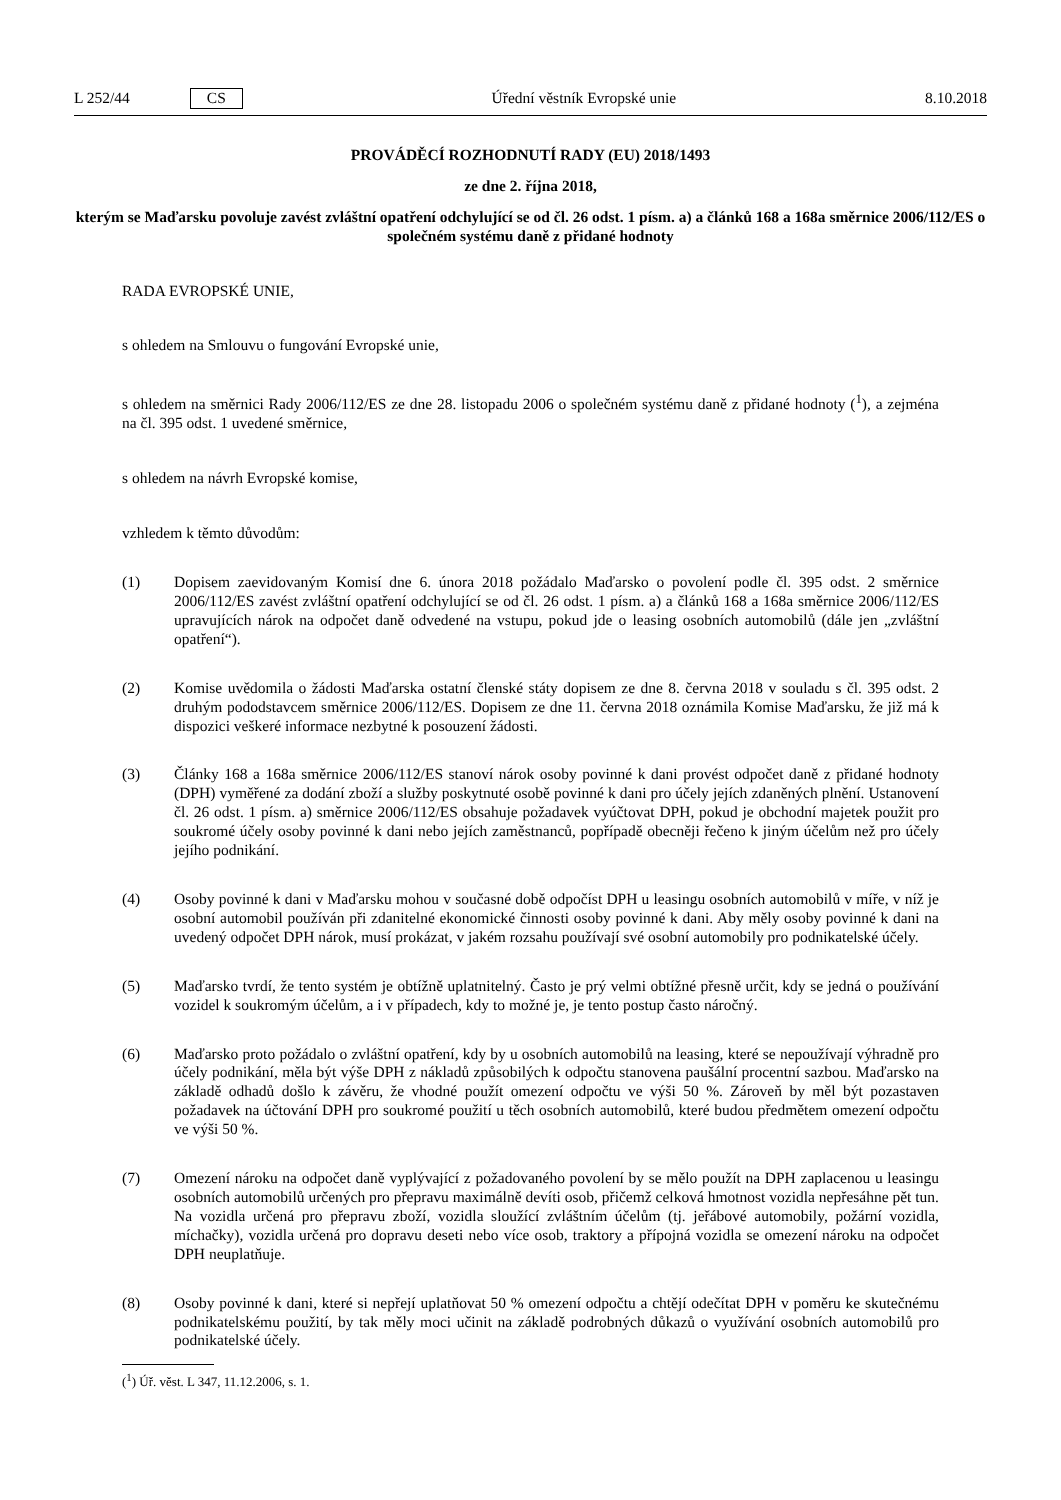L 252/44 CS Úřední věstník Evropské unie 8.10.2018
PROVÁDĚCÍ ROZHODNUTÍ RADY (EU) 2018/1493
ze dne 2. října 2018,
kterým se Maďarsku povoluje zavést zvláštní opatření odchylující se od čl. 26 odst. 1 písm. a) a článků 168 a 168a směrnice 2006/112/ES o společném systému daně z přidané hodnoty
RADA EVROPSKÉ UNIE,
s ohledem na Smlouvu o fungování Evropské unie,
s ohledem na směrnici Rady 2006/112/ES ze dne 28. listopadu 2006 o společném systému daně z přidané hodnoty (<sup>1</sup>), a zejména na čl. 395 odst. 1 uvedené směrnice,
s ohledem na návrh Evropské komise,
vzhledem k těmto důvodům:
(1) Dopisem zaevidovaným Komisí dne 6. února 2018 požádalo Maďarsko o povolení podle čl. 395 odst. 2 směrnice 2006/112/ES zavést zvláštní opatření odchylující se od čl. 26 odst. 1 písm. a) a článků 168 a 168a směrnice 2006/112/ES upravujících nárok na odpočet daně odvedené na vstupu, pokud jde o leasing osobních automobilů (dále jen „zvláštní opatření“).
(2) Komise uvědomila o žádosti Maďarska ostatní členské státy dopisem ze dne 8. června 2018 v souladu s čl. 395 odst. 2 druhým pododstavcem směrnice 2006/112/ES. Dopisem ze dne 11. června 2018 oznámila Komise Maďarsku, že již má k dispozici veškeré informace nezbytné k posouzení žádosti.
(3) Články 168 a 168a směrnice 2006/112/ES stanoví nárok osoby povinné k dani provést odpočet daně z přidané hodnoty (DPH) vyměřené za dodání zboží a služby poskytnuté osobě povinné k dani pro účely jejích zdaněných plnění. Ustanovení čl. 26 odst. 1 písm. a) směrnice 2006/112/ES obsahuje požadavek vyúčtovat DPH, pokud je obchodní majetek použit pro soukromé účely osoby povinné k dani nebo jejích zaměstnanců, popřípadě obecněji řečeno k jiným účelům než pro účely jejího podnikání.
(4) Osoby povinné k dani v Maďarsku mohou v současné době odpočíst DPH u leasingu osobních automobilů v míře, v níž je osobní automobil používán při zdanitelné ekonomické činnosti osoby povinné k dani. Aby měly osoby povinné k dani na uvedený odpočet DPH nárok, musí prokázat, v jakém rozsahu používají své osobní automobily pro podnikatelské účely.
(5) Maďarsko tvrdí, že tento systém je obtížně uplatnitelný. Často je prý velmi obtížné přesně určit, kdy se jedná o používání vozidel k soukromým účelům, a i v případech, kdy to možné je, je tento postup často náročný.
(6) Maďarsko proto požádalo o zvláštní opatření, kdy by u osobních automobilů na leasing, které se nepoužívají výhradně pro účely podnikání, měla být výše DPH z nákladů způsobilých k odpočtu stanovena paušální procentní sazbou. Maďarsko na základě odhadů došlo k závěru, že vhodné použít omezení odpočtu ve výši 50 %. Zároveň by měl být pozastaven požadavek na účtování DPH pro soukromé použití u těch osobních automobilů, které budou předmětem omezení odpočtu ve výši 50 %.
(7) Omezení nároku na odpočet daně vyplývající z požadovaného povolení by se mělo použít na DPH zaplacenou u leasingu osobních automobilů určených pro přepravu maximálně devíti osob, přičemž celková hmotnost vozidla nepřesáhne pět tun. Na vozidla určená pro přepravu zboží, vozidla sloužící zvláštním účelům (tj. jeřábové automobily, požární vozidla, míchačky), vozidla určená pro dopravu deseti nebo více osob, traktory a přípojná vozidla se omezení nároku na odpočet DPH neuplatňuje.
(8) Osoby povinné k dani, které si nepřejí uplatňovat 50 % omezení odpočtu a chtějí odečítat DPH v poměru ke skutečnému podnikatelskému použití, by tak měly moci učinit na základě podrobných důkazů o využívání osobních automobilů pro podnikatelské účely.
(<sup>1</sup>) Úř. věst. L 347, 11.12.2006, s. 1.